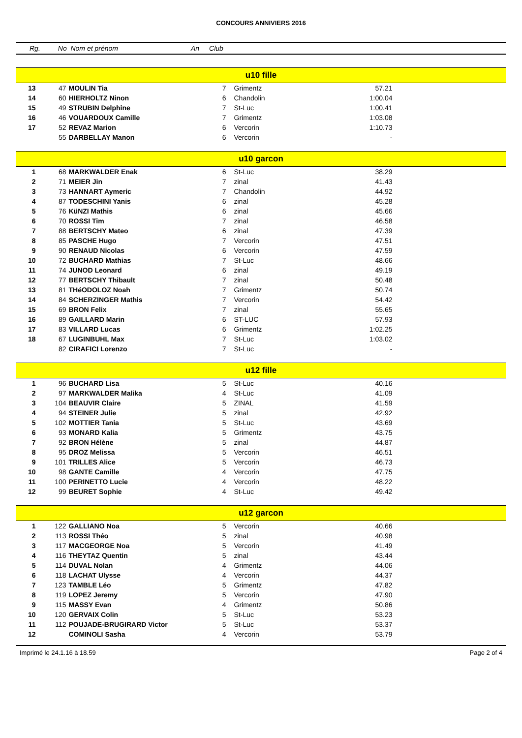CONCOURS ANNIVIERS 2016
Rg. No Nom et prénom An Club
| u10 fille | | | | | | |
| 13 | 47 | MOULIN Tia | 7 | Grimentz | 57.21 | |
| 14 | 60 | HIERHOLTZ Ninon | 6 | Chandolin | 1:00.04 | |
| 15 | 49 | STRUBIN Delphine | 7 | St-Luc | 1:00.41 | |
| 16 | 46 | VOUARDOUX Camille | 7 | Grimentz | 1:03.08 | |
| 17 | 52 | REVAZ Marion | 6 | Vercorin | 1:10.73 | |
| | 55 | DARBELLAY Manon | 6 | Vercorin | - | |
| u10 garcon | | | | | | |
| 1 | 68 | MARKWALDER Enak | 6 | St-Luc | 38.29 | |
| 2 | 71 | MEIER Jin | 7 | zinal | 41.43 | |
| 3 | 73 | HANNART Aymeric | 7 | Chandolin | 44.92 | |
| 4 | 87 | TODESCHINI Yanis | 6 | zinal | 45.28 | |
| 5 | 76 | KüNZI Mathis | 6 | zinal | 45.66 | |
| 6 | 70 | ROSSI Tim | 7 | zinal | 46.58 | |
| 7 | 88 | BERTSCHY Mateo | 6 | zinal | 47.39 | |
| 8 | 85 | PASCHE Hugo | 7 | Vercorin | 47.51 | |
| 9 | 90 | RENAUD Nicolas | 6 | Vercorin | 47.59 | |
| 10 | 72 | BUCHARD Mathias | 7 | St-Luc | 48.66 | |
| 11 | 74 | JUNOD Leonard | 6 | zinal | 49.19 | |
| 12 | 77 | BERTSCHY Thibault | 7 | zinal | 50.48 | |
| 13 | 81 | THéODOLOZ Noah | 7 | Grimentz | 50.74 | |
| 14 | 84 | SCHERZINGER Mathis | 7 | Vercorin | 54.42 | |
| 15 | 69 | BRON Felix | 7 | zinal | 55.65 | |
| 16 | 89 | GAILLARD Marin | 6 | ST-LUC | 57.93 | |
| 17 | 83 | VILLARD Lucas | 6 | Grimentz | 1:02.25 | |
| 18 | 67 | LUGINBUHL Max | 7 | St-Luc | 1:03.02 | |
| | 82 | CIRAFICI Lorenzo | 7 | St-Luc | - | |
| u12 fille | | | | | | |
| 1 | 96 | BUCHARD Lisa | 5 | St-Luc | 40.16 | |
| 2 | 97 | MARKWALDER Malika | 4 | St-Luc | 41.09 | |
| 3 | 104 | BEAUVIR Claire | 5 | ZINAL | 41.59 | |
| 4 | 94 | STEINER Julie | 5 | zinal | 42.92 | |
| 5 | 102 | MOTTIER Tania | 5 | St-Luc | 43.69 | |
| 6 | 93 | MONARD Kalia | 5 | Grimentz | 43.75 | |
| 7 | 92 | BRON Hélène | 5 | zinal | 44.87 | |
| 8 | 95 | DROZ Melissa | 5 | Vercorin | 46.51 | |
| 9 | 101 | TRILLES Alice | 5 | Vercorin | 46.73 | |
| 10 | 98 | GANTE Camille | 4 | Vercorin | 47.75 | |
| 11 | 100 | PERINETTO Lucie | 4 | Vercorin | 48.22 | |
| 12 | 99 | BEURET Sophie | 4 | St-Luc | 49.42 | |
| u12 garcon | | | | | | |
| 1 | 122 | GALLIANO Noa | 5 | Vercorin | 40.66 | |
| 2 | 113 | ROSSI Théo | 5 | zinal | 40.98 | |
| 3 | 117 | MACGEORGE Noa | 5 | Vercorin | 41.49 | |
| 4 | 116 | THEYTAZ Quentin | 5 | zinal | 43.44 | |
| 5 | 114 | DUVAL Nolan | 4 | Grimentz | 44.06 | |
| 6 | 118 | LACHAT Ulysse | 4 | Vercorin | 44.37 | |
| 7 | 123 | TAMBLE Léo | 5 | Grimentz | 47.82 | |
| 8 | 119 | LOPEZ Jeremy | 5 | Vercorin | 47.90 | |
| 9 | 115 | MASSY Evan | 4 | Grimentz | 50.86 | |
| 10 | 120 | GERVAIX Colin | 5 | St-Luc | 53.23 | |
| 11 | 112 | POUJADE-BRUGIRARD Victor | 5 | St-Luc | 53.37 | |
| 12 | | COMINOLI Sasha | 4 | Vercorin | 53.79 | |
Imprimé le 24.1.16 à 18.59 Page 2 of 4